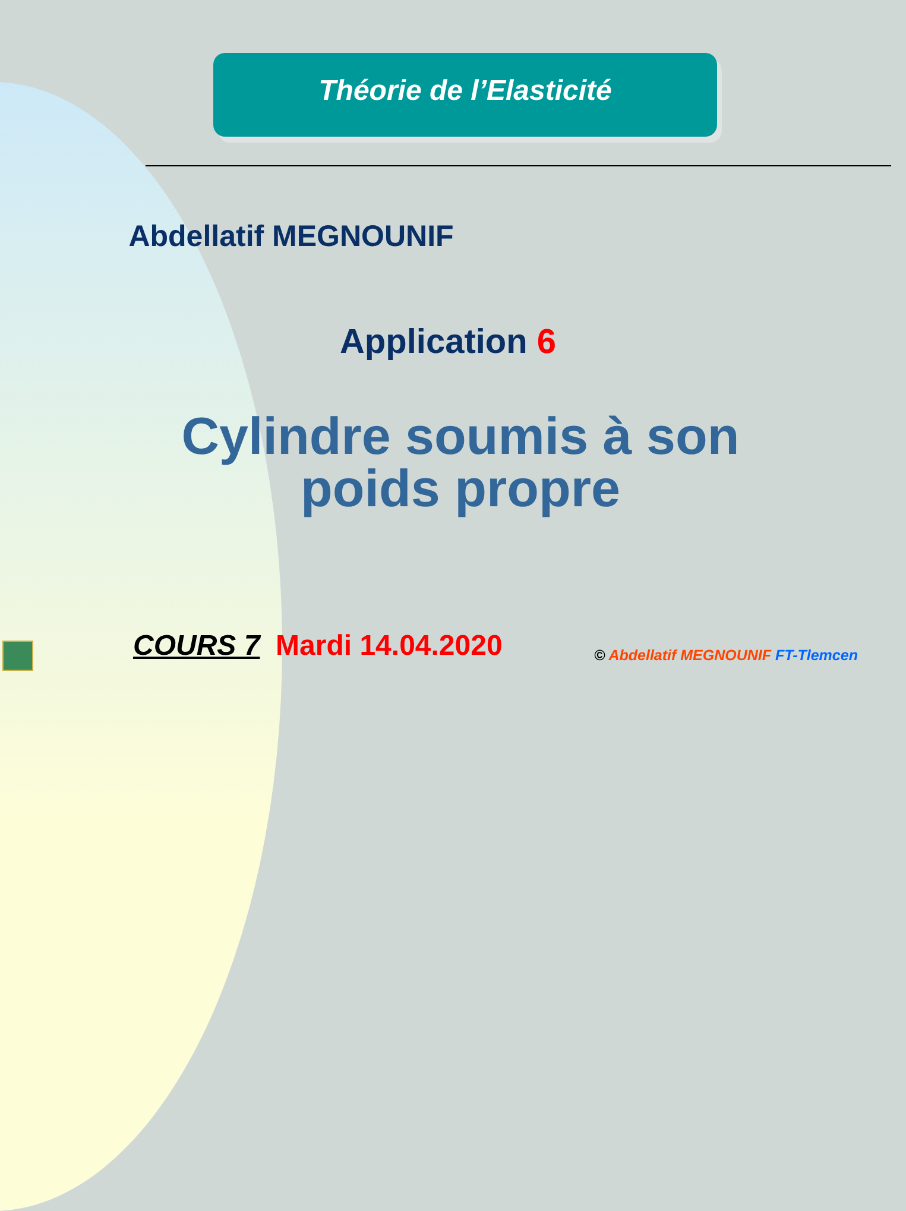Théorie de l’Elasticité
Abdellatif MEGNOUNIF
Application 6
Cylindre soumis à son
poids propre
COURS 7 Mardi 14.04.2020
© Abdellatif MEGNOUNIF FT-Tlemcen